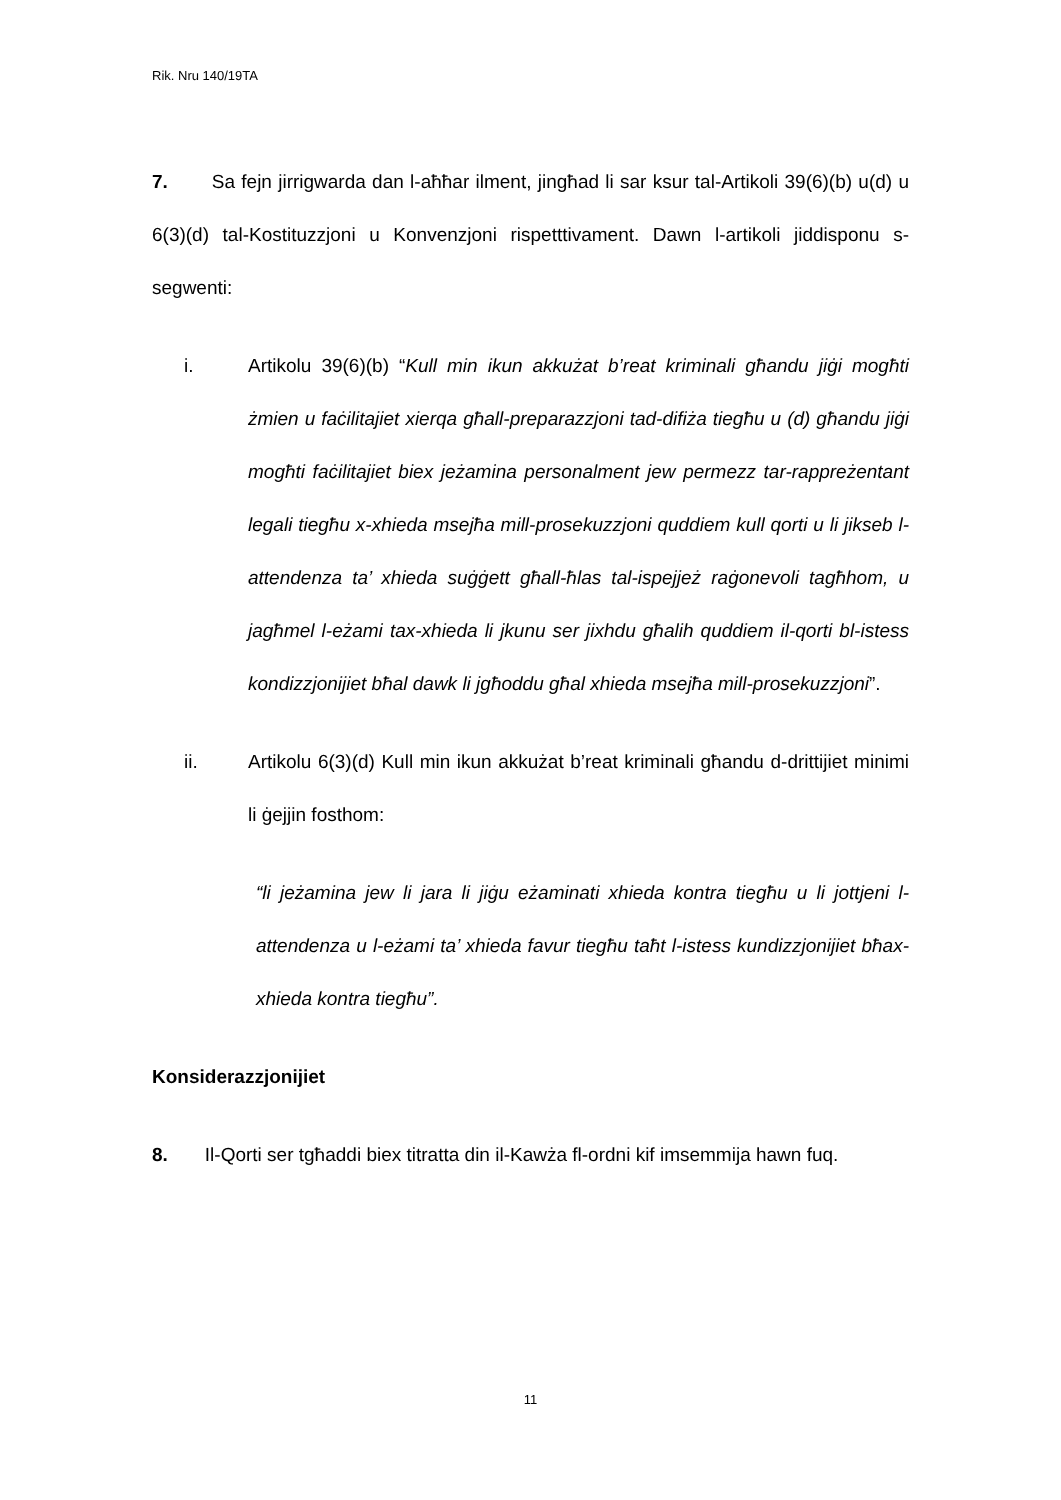Rik. Nru 140/19TA
7. Sa fejn jirrigwarda dan l-aħħar ilment, jingħad li sar ksur tal-Artikoli 39(6)(b) u(d) u 6(3)(d) tal-Kostituzzjoni u Konvenzjoni rispetttivament. Dawn l-artikoli jiddisponu s-segwenti:
i. Artikolu 39(6)(b) “Kull min ikun akkużat b’reat kriminali għandu jiġi mogħti żmien u faċilitajiet xierqa għall-preparazzjoni tad-difiża tiegħu u (d) għandu jiġi mogħti faċilitajiet biex jeżamina personalment jew permezz tar-rappreżentant legali tiegħu x-xhieda msejħa mill-prosekuzzjoni quddiem kull qorti u li jikseb l-attendenza ta’ xhieda suġġett għall-ħlas tal-ispejjeż raġonevoli tagħhom, u jagħmel l-eżami tax-xhieda li jkunu ser jixhdu għalih quddiem il-qorti bl-istess kondizzjonijiet bħal dawk li jgħoddu għal xhieda msejħa mill-prosekuzzjoni”.
ii. Artikolu 6(3)(d) Kull min ikun akkużat b’reat kriminali għandu d-drittijiet minimi li ġejjin fosthom:
“li jeżamina jew li jara li jiġu eżaminati xhieda kontra tiegħu u li jottjeni l-attendenza u l-eżami ta’ xhieda favur tiegħu taħt l-istess kundizzjonijiet bħax-xhieda kontra tiegħu”.
Konsiderazzjonijiet
8. Il-Qorti ser tgħaddi biex titratta din il-Kawża fl-ordni kif imsemmija hawn fuq.
11